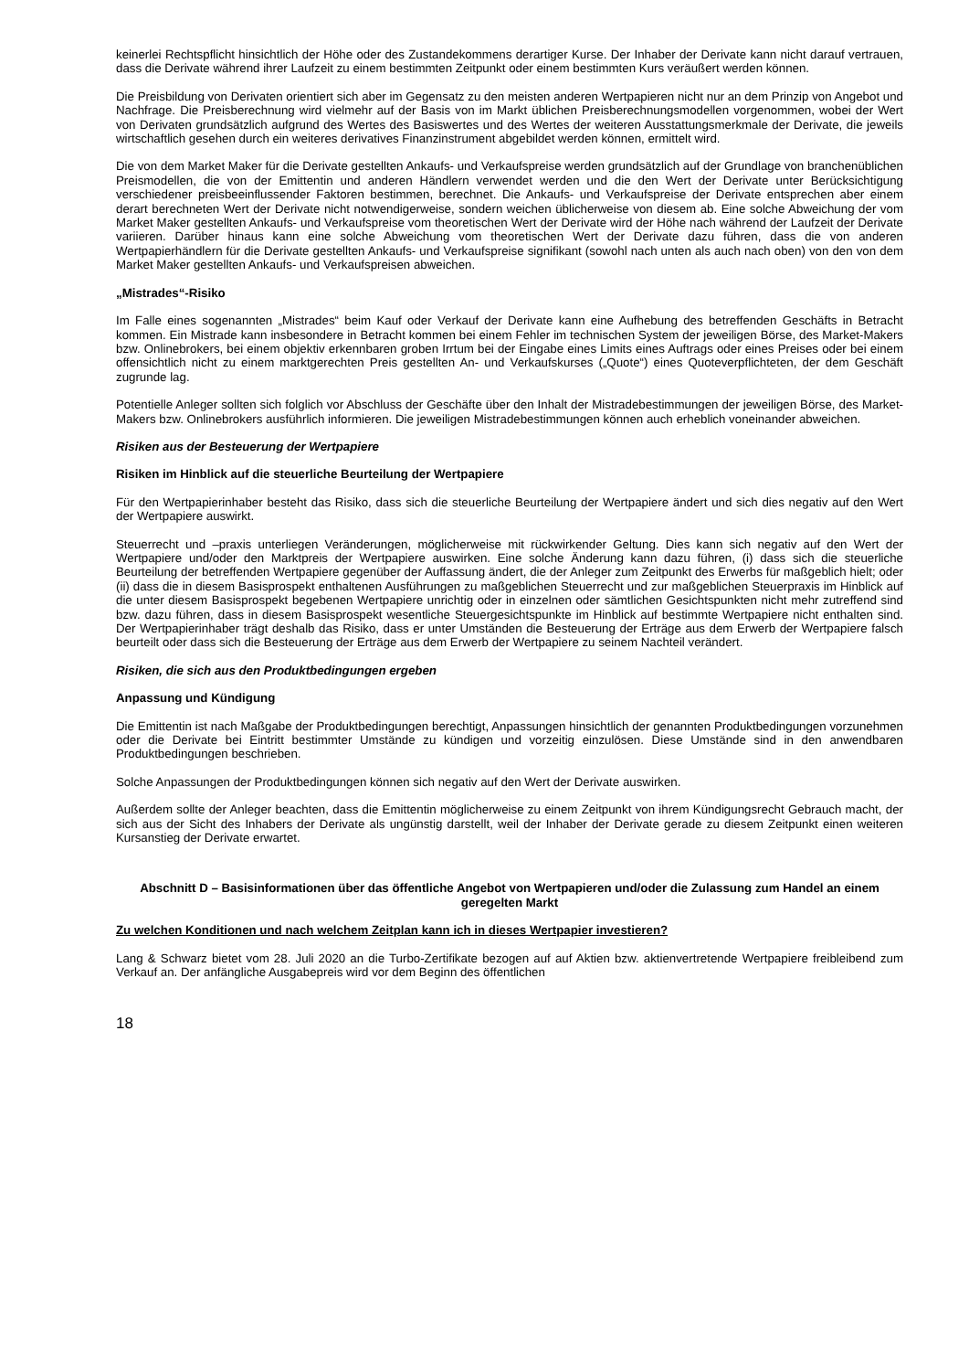keinerlei Rechtspflicht hinsichtlich der Höhe oder des Zustandekommens derartiger Kurse. Der Inhaber der Derivate kann nicht darauf vertrauen, dass die Derivate während ihrer Laufzeit zu einem bestimmten Zeitpunkt oder einem bestimmten Kurs veräußert werden können.
Die Preisbildung von Derivaten orientiert sich aber im Gegensatz zu den meisten anderen Wertpapieren nicht nur an dem Prinzip von Angebot und Nachfrage. Die Preisberechnung wird vielmehr auf der Basis von im Markt üblichen Preisberechnungsmodellen vorgenommen, wobei der Wert von Derivaten grundsätzlich aufgrund des Wertes des Basiswertes und des Wertes der weiteren Ausstattungsmerkmale der Derivate, die jeweils wirtschaftlich gesehen durch ein weiteres derivatives Finanzinstrument abgebildet werden können, ermittelt wird.
Die von dem Market Maker für die Derivate gestellten Ankaufs- und Verkaufspreise werden grundsätzlich auf der Grundlage von branchenüblichen Preismodellen, die von der Emittentin und anderen Händlern verwendet werden und die den Wert der Derivate unter Berücksichtigung verschiedener preisbeeinflussender Faktoren bestimmen, berechnet. Die Ankaufs- und Verkaufspreise der Derivate entsprechen aber einem derart berechneten Wert der Derivate nicht notwendigerweise, sondern weichen üblicherweise von diesem ab. Eine solche Abweichung der vom Market Maker gestellten Ankaufs- und Verkaufspreise vom theoretischen Wert der Derivate wird der Höhe nach während der Laufzeit der Derivate variieren. Darüber hinaus kann eine solche Abweichung vom theoretischen Wert der Derivate dazu führen, dass die von anderen Wertpapierhändlern für die Derivate gestellten Ankaufs- und Verkaufspreise signifikant (sowohl nach unten als auch nach oben) von den von dem Market Maker gestellten Ankaufs- und Verkaufspreisen abweichen.
„Mistrades“-Risiko
Im Falle eines sogenannten „Mistrades“ beim Kauf oder Verkauf der Derivate kann eine Aufhebung des betreffenden Geschäfts in Betracht kommen. Ein Mistrade kann insbesondere in Betracht kommen bei einem Fehler im technischen System der jeweiligen Börse, des Market-Makers bzw. Onlinebrokers, bei einem objektiv erkennbaren groben Irrtum bei der Eingabe eines Limits eines Auftrags oder eines Preises oder bei einem offensichtlich nicht zu einem marktgerechten Preis gestellten An- und Verkaufskurses („Quote“) eines Quoteverpflichteten, der dem Geschäft zugrunde lag.
Potentielle Anleger sollten sich folglich vor Abschluss der Geschäfte über den Inhalt der Mistradebestimmungen der jeweiligen Börse, des Market-Makers bzw. Onlinebrokers ausführlich informieren. Die jeweiligen Mistradebestimmungen können auch erheblich voneinander abweichen.
Risiken aus der Besteuerung der Wertpapiere
Risiken im Hinblick auf die steuerliche Beurteilung der Wertpapiere
Für den Wertpapierinhaber besteht das Risiko, dass sich die steuerliche Beurteilung der Wertpapiere ändert und sich dies negativ auf den Wert der Wertpapiere auswirkt.
Steuerrecht und –praxis unterliegen Veränderungen, möglicherweise mit rückwirkender Geltung. Dies kann sich negativ auf den Wert der Wertpapiere und/oder den Marktpreis der Wertpapiere auswirken. Eine solche Änderung kann dazu führen, (i) dass sich die steuerliche Beurteilung der betreffenden Wertpapiere gegenüber der Auffassung ändert, die der Anleger zum Zeitpunkt des Erwerbs für maßgeblich hielt; oder (ii) dass die in diesem Basisprospekt enthaltenen Ausführungen zu maßgeblichen Steuerrecht und zur maßgeblichen Steuerpraxis im Hinblick auf die unter diesem Basisprospekt begebenen Wertpapiere unrichtig oder in einzelnen oder sämtlichen Gesichtspunkten nicht mehr zutreffend sind bzw. dazu führen, dass in diesem Basisprospekt wesentliche Steuergesichtspunkte im Hinblick auf bestimmte Wertpapiere nicht enthalten sind. Der Wertpapierinhaber trägt deshalb das Risiko, dass er unter Umständen die Besteuerung der Erträge aus dem Erwerb der Wertpapiere falsch beurteilt oder dass sich die Besteuerung der Erträge aus dem Erwerb der Wertpapiere zu seinem Nachteil verändert.
Risiken, die sich aus den Produktbedingungen ergeben
Anpassung und Kündigung
Die Emittentin ist nach Maßgabe der Produktbedingungen berechtigt, Anpassungen hinsichtlich der genannten Produktbedingungen vorzunehmen oder die Derivate bei Eintritt bestimmter Umstände zu kündigen und vorzeitig einzulösen. Diese Umstände sind in den anwendbaren Produktbedingungen beschrieben.
Solche Anpassungen der Produktbedingungen können sich negativ auf den Wert der Derivate auswirken.
Außerdem sollte der Anleger beachten, dass die Emittentin möglicherweise zu einem Zeitpunkt von ihrem Kündigungsrecht Gebrauch macht, der sich aus der Sicht des Inhabers der Derivate als ungünstig darstellt, weil der Inhaber der Derivate gerade zu diesem Zeitpunkt einen weiteren Kursanstieg der Derivate erwartet.
Abschnitt D – Basisinformationen über das öffentliche Angebot von Wertpapieren und/oder die Zulassung zum Handel an einem geregelten Markt
Zu welchen Konditionen und nach welchem Zeitplan kann ich in dieses Wertpapier investieren?
Lang & Schwarz bietet vom 28. Juli 2020 an die Turbo-Zertifikate bezogen auf auf Aktien bzw. aktienvertretende Wertpapiere freibleibend zum Verkauf an. Der anfängliche Ausgabepreis wird vor dem Beginn des öffentlichen
18